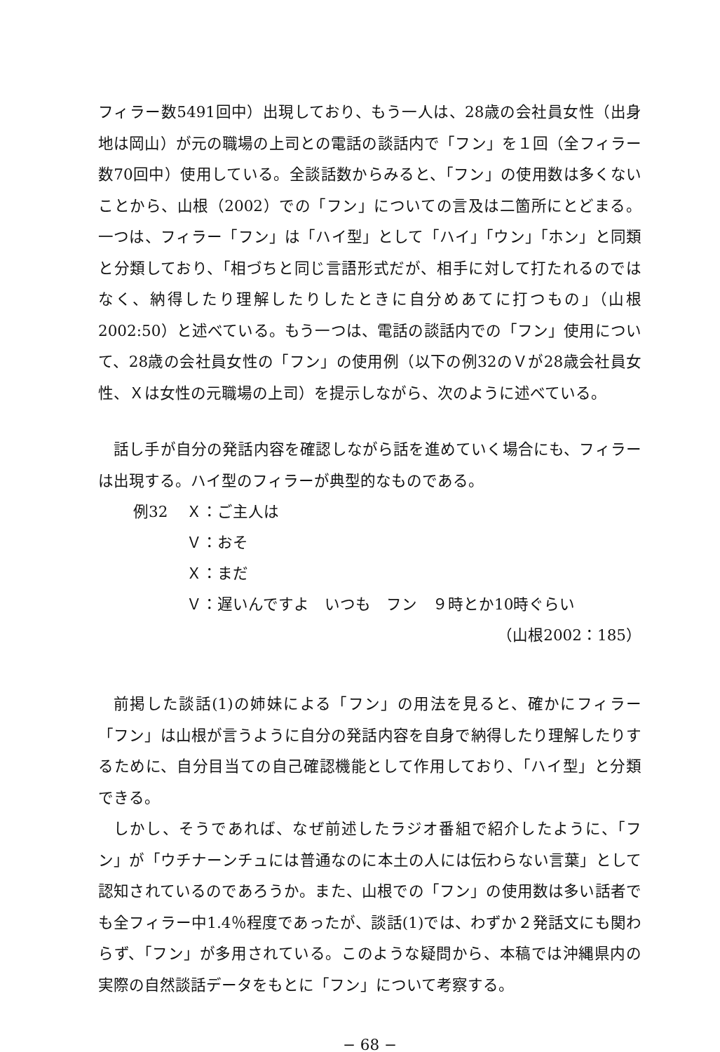フィラー数5491回中）出現しており、もう一人は、28歳の会社員女性（出身地は岡山）が元の職場の上司との電話の談話内で「フン」を１回（全フィラー数70回中）使用している。全談話数からみると、「フン」の使用数は多くないことから、山根（2002）での「フン」についての言及は二箇所にとどまる。一つは、フィラー「フン」は「ハイ型」として「ハイ」「ウン」「ホン」と同類と分類しており、「相づちと同じ言語形式だが、相手に対して打たれるのではなく、納得したり理解したりしたときに自分めあてに打つもの」（山根2002:50）と述べている。もう一つは、電話の談話内での「フン」使用について、28歳の会社員女性の「フン」の使用例（以下の例32のＶが28歳会社員女性、Ｘは女性の元職場の上司）を提示しながら、次のように述べている。
話し手が自分の発話内容を確認しながら話を進めていく場合にも、フィラーは出現する。ハイ型のフィラーが典型的なものである。
例32 Ｘ：ご主人は
Ｖ：おそ
Ｘ：まだ
Ｖ：遅いんですよ　いつも　フン　９時とか10時ぐらい
（山根2002：185）
前掲した談話(1)の姉妹による「フン」の用法を見ると、確かにフィラー「フン」は山根が言うように自分の発話内容を自身で納得したり理解したりするために、自分目当ての自己確認機能として作用しており、「ハイ型」と分類できる。
しかし、そうであれば、なぜ前述したラジオ番組で紹介したように、「フン」が「ウチナーンチュには普通なのに本土の人には伝わらない言葉」として認知されているのであろうか。また、山根での「フン」の使用数は多い話者でも全フィラー中1.4％程度であったが、談話(1)では、わずか２発話文にも関わらず、「フン」が多用されている。このような疑問から、本稿では沖縄県内の実際の自然談話データをもとに「フン」について考察する。
− 68 −